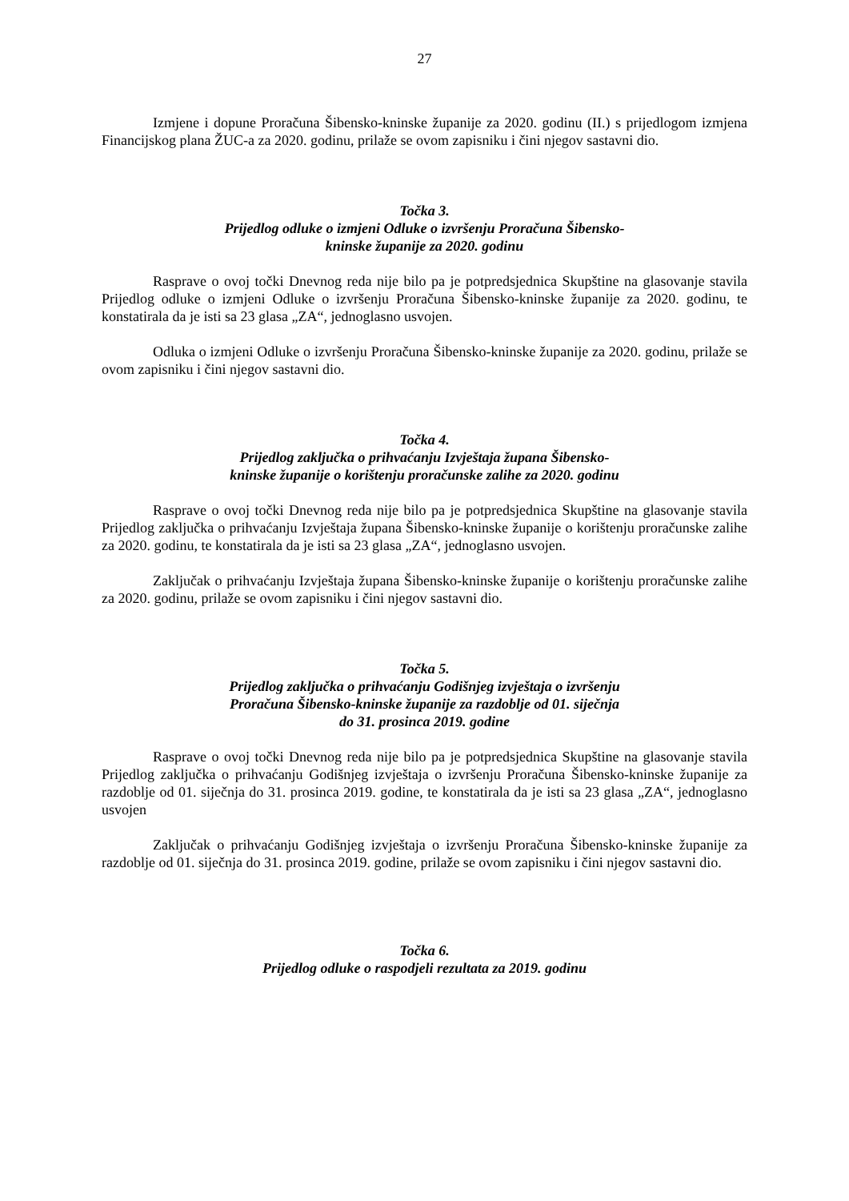27
Izmjene i dopune Proračuna Šibensko-kninske županije za 2020. godinu (II.) s prijedlogom izmjena Financijskog plana ŽUC-a za 2020. godinu, prilaže se ovom zapisniku i čini njegov sastavni dio.
Točka 3.
Prijedlog odluke o izmjeni Odluke o izvršenju Proračuna Šibensko-
kninske županije za 2020. godinu
Rasprave o ovoj točki Dnevnog reda nije bilo pa je potpredsjednica Skupštine na glasovanje stavila Prijedlog odluke o izmjeni Odluke o izvršenju Proračuna Šibensko-kninske županije za 2020. godinu, te konstatirala da je isti sa 23 glasa „ZA“, jednoglasno usvojen.
Odluka o izmjeni Odluke o izvršenju Proračuna Šibensko-kninske županije za 2020. godinu, prilaže se ovom zapisniku i čini njegov sastavni dio.
Točka 4.
Prijedlog zaključka o prihvaćanju Izvještaja župana Šibensko-
kninske županije o korištenju proračunske zalihe za 2020. godinu
Rasprave o ovoj točki Dnevnog reda nije bilo pa je potpredsjednica Skupštine na glasovanje stavila Prijedlog zaključka o prihvaćanju Izvještaja župana Šibensko-kninske županije o korištenju proračunske zalihe za 2020. godinu, te konstatirala da je isti sa 23 glasa „ZA“, jednoglasno usvojen.
Zaključak o prihvaćanju Izvještaja župana Šibensko-kninske županije o korištenju proračunske zalihe za 2020. godinu, prilaže se ovom zapisniku i čini njegov sastavni dio.
Točka 5.
Prijedlog zaključka o prihvaćanju Godišnjeg izvještaja o izvršenju
Proračuna Šibensko-kninske županije za razdoblje od 01. siječnja
do 31. prosinca 2019. godine
Rasprave o ovoj točki Dnevnog reda nije bilo pa je potpredsjednica Skupštine na glasovanje stavila Prijedlog zaključka o prihvaćanju Godišnjeg izvještaja o izvršenju Proračuna Šibensko-kninske županije za razdoblje od 01. siječnja do 31. prosinca 2019. godine, te konstatirala da je isti sa 23 glasa „ZA“, jednoglasno usvojen
Zaključak o prihvaćanju Godišnjeg izvještaja o izvršenju Proračuna Šibensko-kninske županije za razdoblje od 01. siječnja do 31. prosinca 2019. godine, prilaže se ovom zapisniku i čini njegov sastavni dio.
Točka 6.
Prijedlog odluke o raspodjeli rezultata za 2019. godinu